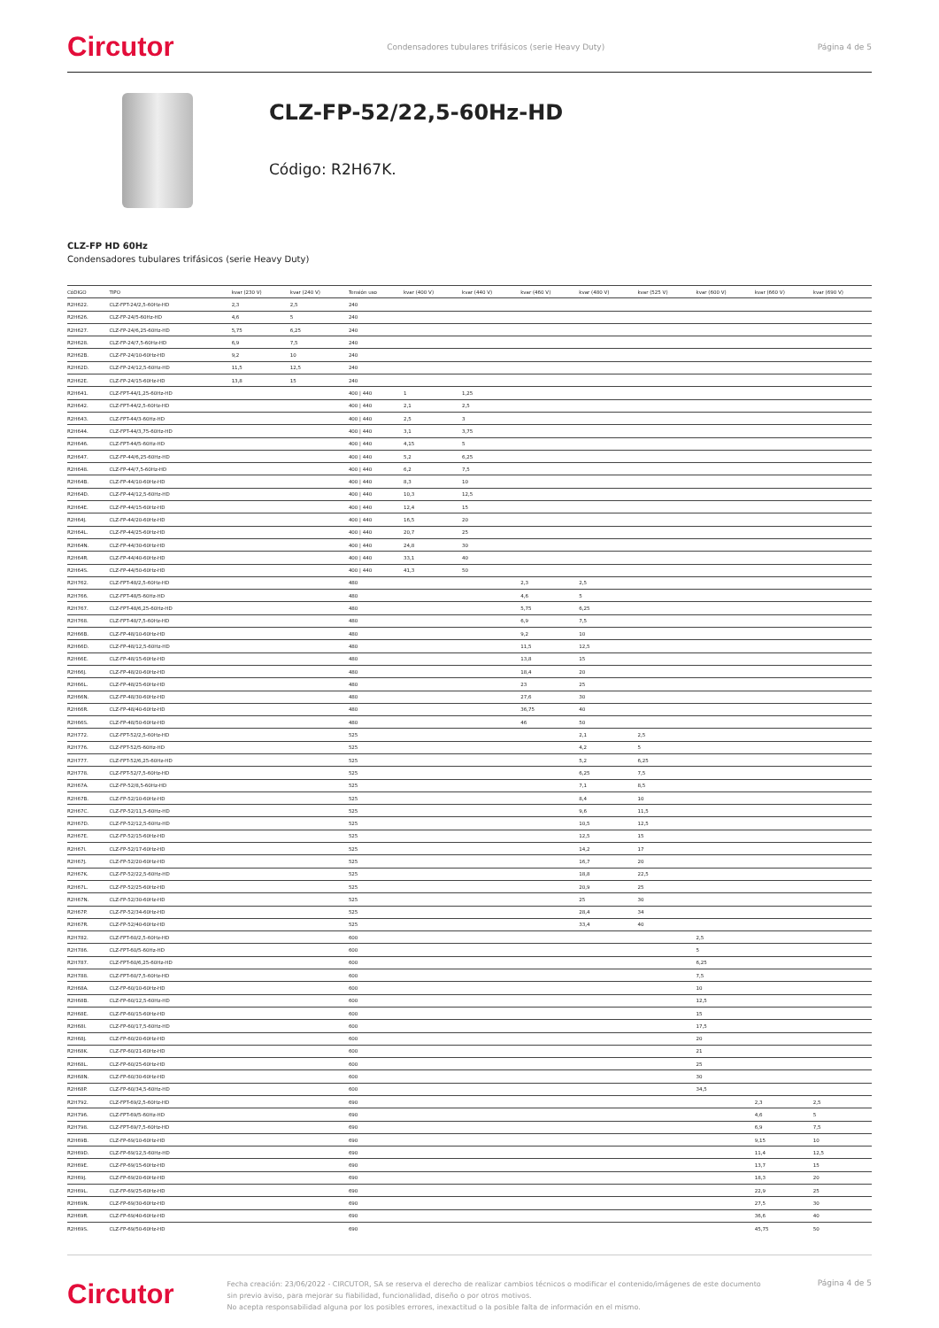Circutor Condensadores tubulares trifásicos (serie Heavy Duty) Página 4 de 5
CLZ-FP-52/22,5-60Hz-HD
Código: R2H67K.
CLZ-FP HD 60Hz
Condensadores tubulares trifásicos (serie Heavy Duty)
| CóDIGO | TIPO | kvar (230 V) | kvar (240 V) | Tensión uso | kvar (400 V) | kvar (440 V) | kvar (460 V) | kvar (480 V) | kvar (525 V) | kvar (600 V) | kvar (660 V) | kvar (690 V) |
| --- | --- | --- | --- | --- | --- | --- | --- | --- | --- | --- | --- | --- |
| R2H622. | CLZ-FPT-24/2,5-60Hz-HD | 2,3 | 2,5 | 240 | | | | | | | | |
| R2H626. | CLZ-FP-24/5-60Hz-HD | 4,6 | 5 | 240 | | | | | | | | |
| R2H627. | CLZ-FP-24/6,25-60Hz-HD | 5,75 | 6,25 | 240 | | | | | | | | |
| R2H628. | CLZ-FP-24/7,5-60Hz-HD | 6,9 | 7,5 | 240 | | | | | | | | |
| R2H62B. | CLZ-FP-24/10-60Hz-HD | 9,2 | 10 | 240 | | | | | | | | |
| R2H62D. | CLZ-FP-24/12,5-60Hz-HD | 11,5 | 12,5 | 240 | | | | | | | | |
| R2H62E. | CLZ-FP-24/15-60Hz-HD | 13,8 | 15 | 240 | | | | | | | | |
| R2H641. | CLZ-FPT-44/1,25-60Hz-HD | | | 400 / 440 | 1 | 1,25 | | | | | | |
| R2H642. | CLZ-FPT-44/2,5-60Hz-HD | | | 400 / 440 | 2,1 | 2,5 | | | | | | |
| R2H643. | CLZ-FPT-44/3-60Hz-HD | | | 400 / 440 | 2,5 | 3 | | | | | | |
| R2H644. | CLZ-FPT-44/3,75-60Hz-HD | | | 400 / 440 | 3,1 | 3,75 | | | | | | |
| R2H646. | CLZ-FPT-44/5-60Hz-HD | | | 400 / 440 | 4,15 | 5 | | | | | | |
| R2H647. | CLZ-FP-44/6,25-60Hz-HD | | | 400 / 440 | 5,2 | 6,25 | | | | | | |
| R2H648. | CLZ-FP-44/7,5-60Hz-HD | | | 400 / 440 | 6,2 | 7,5 | | | | | | |
| R2H64B. | CLZ-FP-44/10-60Hz-HD | | | 400 / 440 | 8,3 | 10 | | | | | | |
| R2H64D. | CLZ-FP-44/12,5-60Hz-HD | | | 400 / 440 | 10,3 | 12,5 | | | | | | |
| R2H64E. | CLZ-FP-44/15-60Hz-HD | | | 400 / 440 | 12,4 | 15 | | | | | | |
| R2H64J. | CLZ-FP-44/20-60Hz-HD | | | 400 / 440 | 16,5 | 20 | | | | | | |
| R2H64L. | CLZ-FP-44/25-60Hz-HD | | | 400 / 440 | 20,7 | 25 | | | | | | |
| R2H64N. | CLZ-FP-44/30-60Hz-HD | | | 400 / 440 | 24,8 | 30 | | | | | | |
| R2H64R. | CLZ-FP-44/40-60Hz-HD | | | 400 / 440 | 33,1 | 40 | | | | | | |
| R2H64S. | CLZ-FP-44/50-60Hz-HD | | | 400 / 440 | 41,3 | 50 | | | | | | |
| R2H762. | CLZ-FPT-48/2,5-60Hz-HD | | | 480 | | | 2,3 | 2,5 | | | | |
| R2H766. | CLZ-FPT-48/5-60Hz-HD | | | 480 | | | 4,6 | 5 | | | | |
| R2H767. | CLZ-FPT-48/6,25-60Hz-HD | | | 480 | | | 5,75 | 6,25 | | | | |
| R2H768. | CLZ-FPT-48/7,5-60Hz-HD | | | 480 | | | 6,9 | 7,5 | | | | |
| R2H66B. | CLZ-FP-48/10-60Hz-HD | | | 480 | | | 9,2 | 10 | | | | |
| R2H66D. | CLZ-FP-48/12,5-60Hz-HD | | | 480 | | | 11,5 | 12,5 | | | | |
| R2H66E. | CLZ-FP-48/15-60Hz-HD | | | 480 | | | 13,8 | 15 | | | | |
| R2H66J. | CLZ-FP-48/20-60Hz-HD | | | 480 | | | 18,4 | 20 | | | | |
| R2H66L. | CLZ-FP-48/25-60Hz-HD | | | 480 | | | 23 | 25 | | | | |
| R2H66N. | CLZ-FP-48/30-60Hz-HD | | | 480 | | | 27,6 | 30 | | | | |
| R2H66R. | CLZ-FP-48/40-60Hz-HD | | | 480 | | | 36,75 | 40 | | | | |
| R2H66S. | CLZ-FP-48/50-60Hz-HD | | | 480 | | | 46 | 50 | | | | |
| R2H772. | CLZ-FPT-52/2,5-60Hz-HD | | | 525 | | | | 2,1 | 2,5 | | | |
| R2H776. | CLZ-FPT-52/5-60Hz-HD | | | 525 | | | | 4,2 | 5 | | | |
| R2H777. | CLZ-FPT-52/6,25-60Hz-HD | | | 525 | | | | 5,2 | 6,25 | | | |
| R2H778. | CLZ-FPT-52/7,5-60Hz-HD | | | 525 | | | | 6,25 | 7,5 | | | |
| R2H67A. | CLZ-FP-52/8,5-60Hz-HD | | | 525 | | | | 7,1 | 8,5 | | | |
| R2H67B. | CLZ-FP-52/10-60Hz-HD | | | 525 | | | | 8,4 | 10 | | | |
| R2H67C. | CLZ-FP-52/11,5-60Hz-HD | | | 525 | | | | 9,6 | 11,5 | | | |
| R2H67D. | CLZ-FP-52/12,5-60Hz-HD | | | 525 | | | | 10,5 | 12,5 | | | |
| R2H67E. | CLZ-FP-52/15-60Hz-HD | | | 525 | | | | 12,5 | 15 | | | |
| R2H67I. | CLZ-FP-52/17-60Hz-HD | | | 525 | | | | 14,2 | 17 | | | |
| R2H67J. | CLZ-FP-52/20-60Hz-HD | | | 525 | | | | 16,7 | 20 | | | |
| R2H67K. | CLZ-FP-52/22,5-60Hz-HD | | | 525 | | | | 18,8 | 22,5 | | | |
| R2H67L. | CLZ-FP-52/25-60Hz-HD | | | 525 | | | | 20,9 | 25 | | | |
| R2H67N. | CLZ-FP-52/30-60Hz-HD | | | 525 | | | | 25 | 30 | | | |
| R2H67P. | CLZ-FP-52/34-60Hz-HD | | | 525 | | | | 28,4 | 34 | | | |
| R2H67R. | CLZ-FP-52/40-60Hz-HD | | | 525 | | | | 33,4 | 40 | | | |
| R2H782. | CLZ-FPT-60/2,5-60Hz-HD | | | 600 | | | | | | 2,5 | | |
| R2H786. | CLZ-FPT-60/5-60Hz-HD | | | 600 | | | | | | 5 | | |
| R2H787. | CLZ-FPT-60/6,25-60Hz-HD | | | 600 | | | | | | 6,25 | | |
| R2H788. | CLZ-FPT-60/7,5-60Hz-HD | | | 600 | | | | | | 7,5 | | |
| R2H68A. | CLZ-FP-60/10-60Hz-HD | | | 600 | | | | | | 10 | | |
| R2H68B. | CLZ-FP-60/12,5-60Hz-HD | | | 600 | | | | | | 12,5 | | |
| R2H68E. | CLZ-FP-60/15-60Hz-HD | | | 600 | | | | | | 15 | | |
| R2H68I. | CLZ-FP-60/17,5-60Hz-HD | | | 600 | | | | | | 17,5 | | |
| R2H68J. | CLZ-FP-60/20-60Hz-HD | | | 600 | | | | | | 20 | | |
| R2H68K. | CLZ-FP-60/21-60Hz-HD | | | 600 | | | | | | 21 | | |
| R2H68L. | CLZ-FP-60/25-60Hz-HD | | | 600 | | | | | | 25 | | |
| R2H68N. | CLZ-FP-60/30-60Hz-HD | | | 600 | | | | | | 30 | | |
| R2H68P. | CLZ-FP-60/34,5-60Hz-HD | | | 600 | | | | | | 34,5 | | |
| R2H792. | CLZ-FPT-69/2,5-60Hz-HD | | | 690 | | | | | | | 2,3 | 2,5 |
| R2H796. | CLZ-FPT-69/5-60Hz-HD | | | 690 | | | | | | | 4,6 | 5 |
| R2H798. | CLZ-FPT-69/7,5-60Hz-HD | | | 690 | | | | | | | 6,9 | 7,5 |
| R2H69B. | CLZ-FP-69/10-60Hz-HD | | | 690 | | | | | | | 9,15 | 10 |
| R2H69D. | CLZ-FP-69/12,5-60Hz-HD | | | 690 | | | | | | | 11,4 | 12,5 |
| R2H69E. | CLZ-FP-69/15-60Hz-HD | | | 690 | | | | | | | 13,7 | 15 |
| R2H69J. | CLZ-FP-69/20-60Hz-HD | | | 690 | | | | | | | 18,3 | 20 |
| R2H69L. | CLZ-FP-69/25-60Hz-HD | | | 690 | | | | | | | 22,9 | 25 |
| R2H69N. | CLZ-FP-69/30-60Hz-HD | | | 690 | | | | | | | 27,5 | 30 |
| R2H69R. | CLZ-FP-69/40-60Hz-HD | | | 690 | | | | | | | 36,6 | 40 |
| R2H69S. | CLZ-FP-69/50-60Hz-HD | | | 690 | | | | | | | 45,75 | 50 |
Circutor
Fecha creación: 23/06/2022 - CIRCUTOR, SA se reserva el derecho de realizar cambios técnicos o modificar el contenido/imágenes de este documento sin previo aviso, para mejorar su fiabilidad, funcionalidad, diseño o por otros motivos.
No acepta responsabilidad alguna por los posibles errores, inexactitud o la posible falta de información en el mismo.
Página 4 de 5